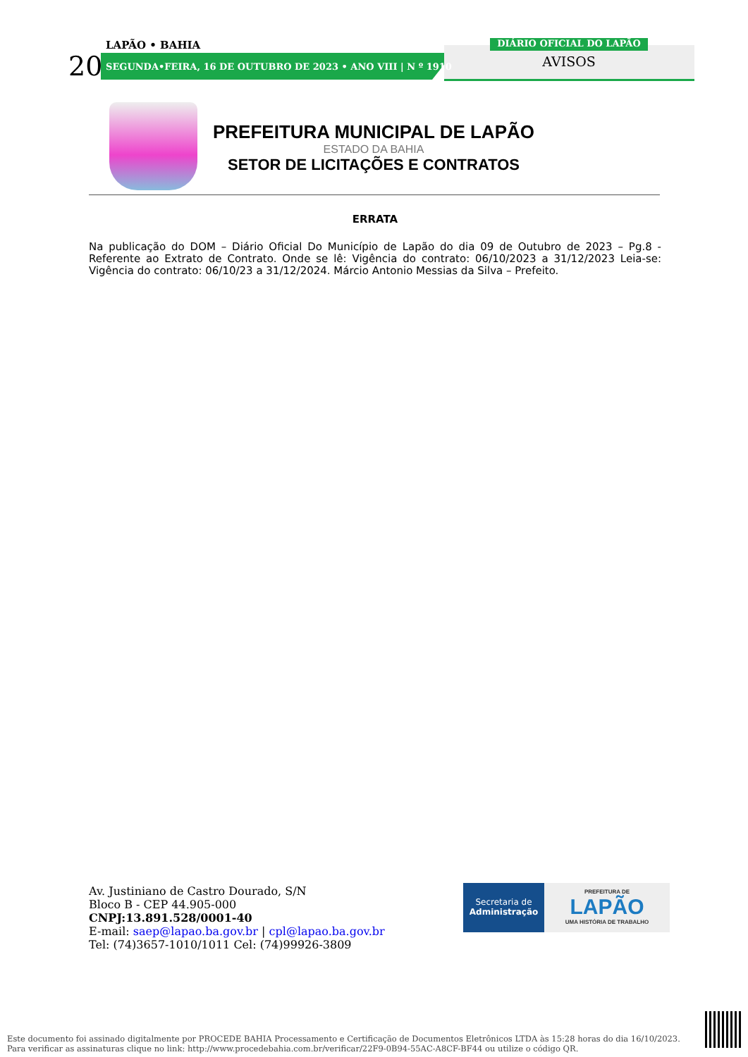LAPÃO • BAHIA
20
SEGUNDA•FEIRA, 16 DE OUTUBRO DE 2023 • ANO VIII | N º 1910
DIÁRIO OFICIAL DO LAPÃO
AVISOS
PREFEITURA MUNICIPAL DE LAPÃO
ESTADO DA BAHIA
SETOR DE LICITAÇÕES E CONTRATOS
ERRATA
Na publicação do DOM – Diário Oficial Do Município de Lapão do dia 09 de Outubro de 2023 – Pg.8 - Referente ao Extrato de Contrato. Onde se lê: Vigência do contrato: 06/10/2023 a 31/12/2023 Leia-se: Vigência do contrato: 06/10/23 a 31/12/2024. Márcio Antonio Messias da Silva – Prefeito.
Av. Justiniano de Castro Dourado, S/N
Bloco B - CEP 44.905-000
CNPJ:13.891.528/0001-40
E-mail: saep@lapao.ba.gov.br | cpl@lapao.ba.gov.br
Tel: (74)3657-1010/1011 Cel: (74)99926-3809
Secretaria de
Administração
PREFEITURA DE
LAPÃO
UMA HISTÓRIA DE TRABALHO
Este documento foi assinado digitalmente por PROCEDE BAHIA Processamento e Certificação de Documentos Eletrônicos LTDA às 15:28 horas do dia 16/10/2023.
Para verificar as assinaturas clique no link: http://www.procedebahia.com.br/verificar/22F9-0B94-55AC-A8CF-BF44 ou utilize o código QR.